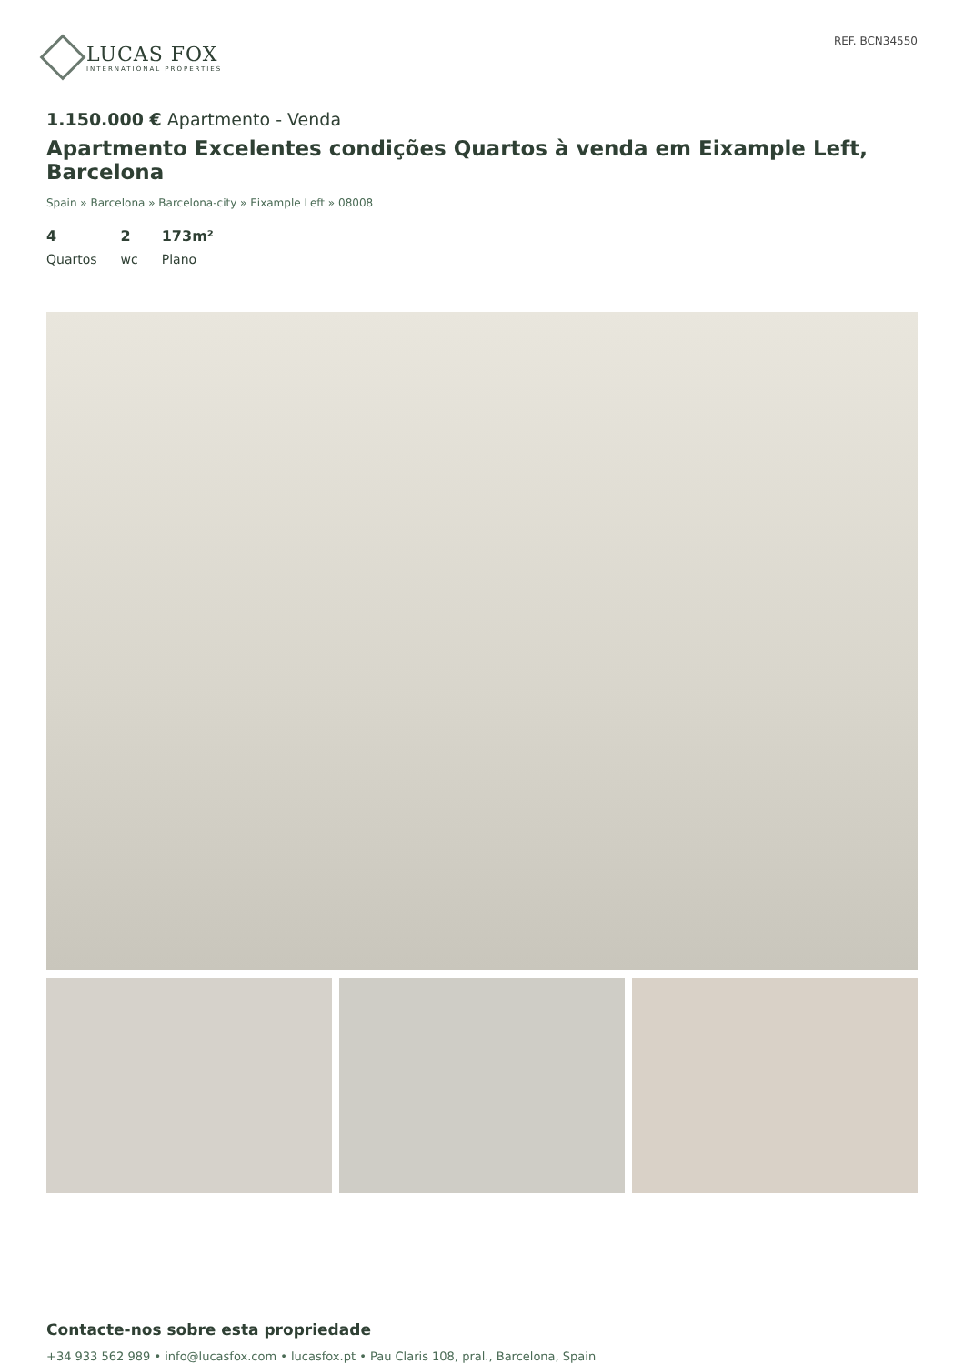LUCAS FOX
INTERNATIONAL PROPERTIES
REF. BCN34550
1.150.000 € Apartmento - Venda
Apartmento Excelentes condições Quartos à venda em Eixample Left, Barcelona
Spain » Barcelona » Barcelona-city » Eixample Left » 08008
4
Quartos
2
wc
173m²
Plano
Contacte-nos sobre esta propriedade
+34 933 562 989 • info@lucasfox.com • lucasfox.pt • Pau Claris 108, pral., Barcelona, Spain